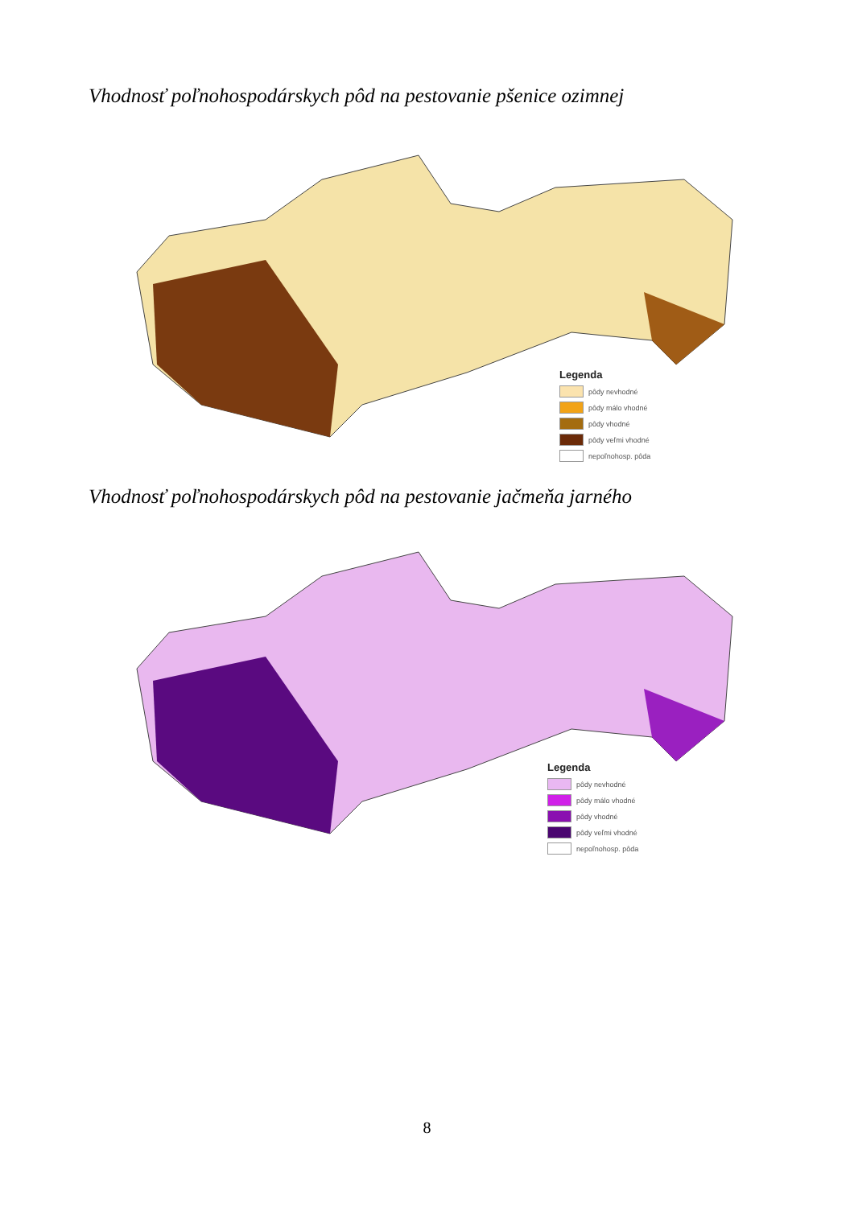Vhodnosť poľnohospodárskych pôd na pestovanie pšenice ozimnej
Legenda
pôdy nevhodné
pôdy málo vhodné
pôdy vhodné
pôdy veľmi vhodné
nepoľnohosp. pôda
Vhodnosť poľnohospodárskych pôd na pestovanie jačmeňa jarného
Legenda
pôdy nevhodné
pôdy málo vhodné
pôdy vhodné
pôdy veľmi vhodné
nepoľnohosp. pôda
8